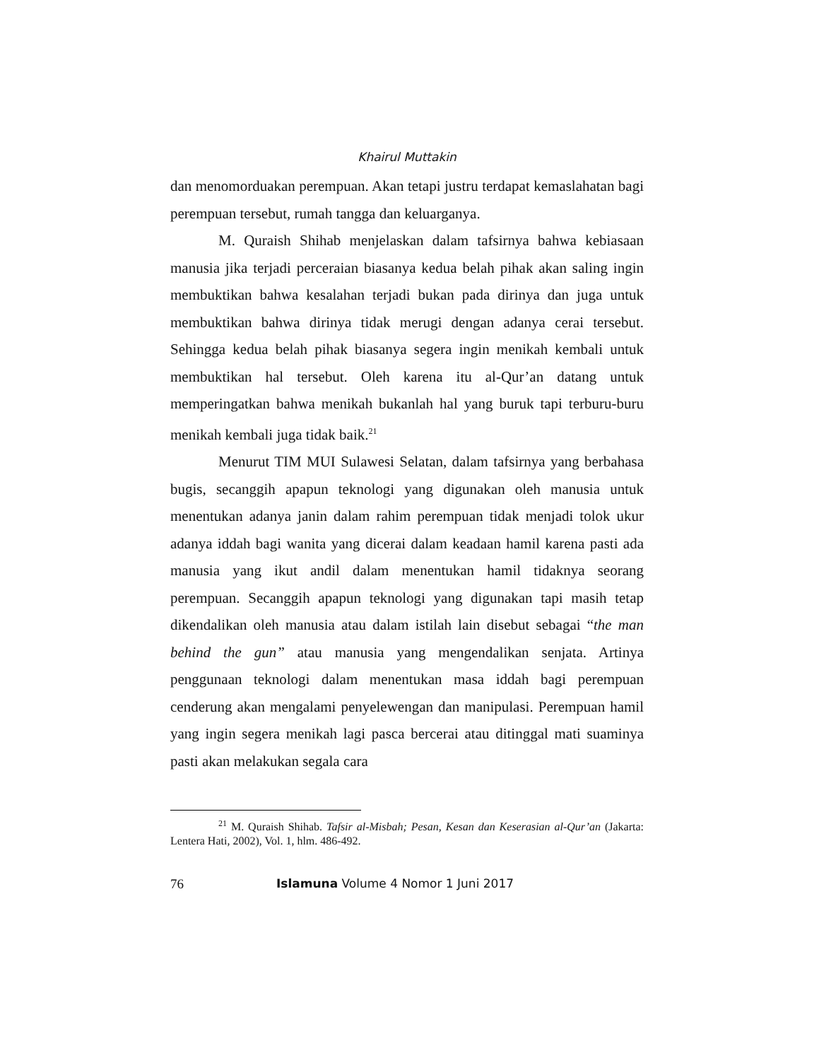Khairul Muttakin
dan menomorduakan perempuan. Akan tetapi justru terdapat kemaslahatan bagi perempuan tersebut, rumah tangga dan keluarganya.
M. Quraish Shihab menjelaskan dalam tafsirnya bahwa kebiasaan manusia jika terjadi perceraian biasanya kedua belah pihak akan saling ingin membuktikan bahwa kesalahan terjadi bukan pada dirinya dan juga untuk membuktikan bahwa dirinya tidak merugi dengan adanya cerai tersebut. Sehingga kedua belah pihak biasanya segera ingin menikah kembali untuk membuktikan hal tersebut. Oleh karena itu al-Qur’an datang untuk memperingatkan bahwa menikah bukanlah hal yang buruk tapi terburu-buru menikah kembali juga tidak baik.<sup>21</sup>
Menurut TIM MUI Sulawesi Selatan, dalam tafsirnya yang berbahasa bugis, secanggih apapun teknologi yang digunakan oleh manusia untuk menentukan adanya janin dalam rahim perempuan tidak menjadi tolok ukur adanya iddah bagi wanita yang dicerai dalam keadaan hamil karena pasti ada manusia yang ikut andil dalam menentukan hamil tidaknya seorang perempuan. Secanggih apapun teknologi yang digunakan tapi masih tetap dikendalikan oleh manusia atau dalam istilah lain disebut sebagai “the man behind the gun” atau manusia yang mengendalikan senjata. Artinya penggunaan teknologi dalam menentukan masa iddah bagi perempuan cenderung akan mengalami penyelewengan dan manipulasi. Perempuan hamil yang ingin segera menikah lagi pasca bercerai atau ditinggal mati suaminya pasti akan melakukan segala cara
<sup>21</sup> M. Quraish Shihab. Tafsir al-Misbah; Pesan, Kesan dan Keserasian al-Qur’an (Jakarta: Lentera Hati, 2002), Vol. 1, hlm. 486-492.
76 Islamuna Volume 4 Nomor 1 Juni 2017